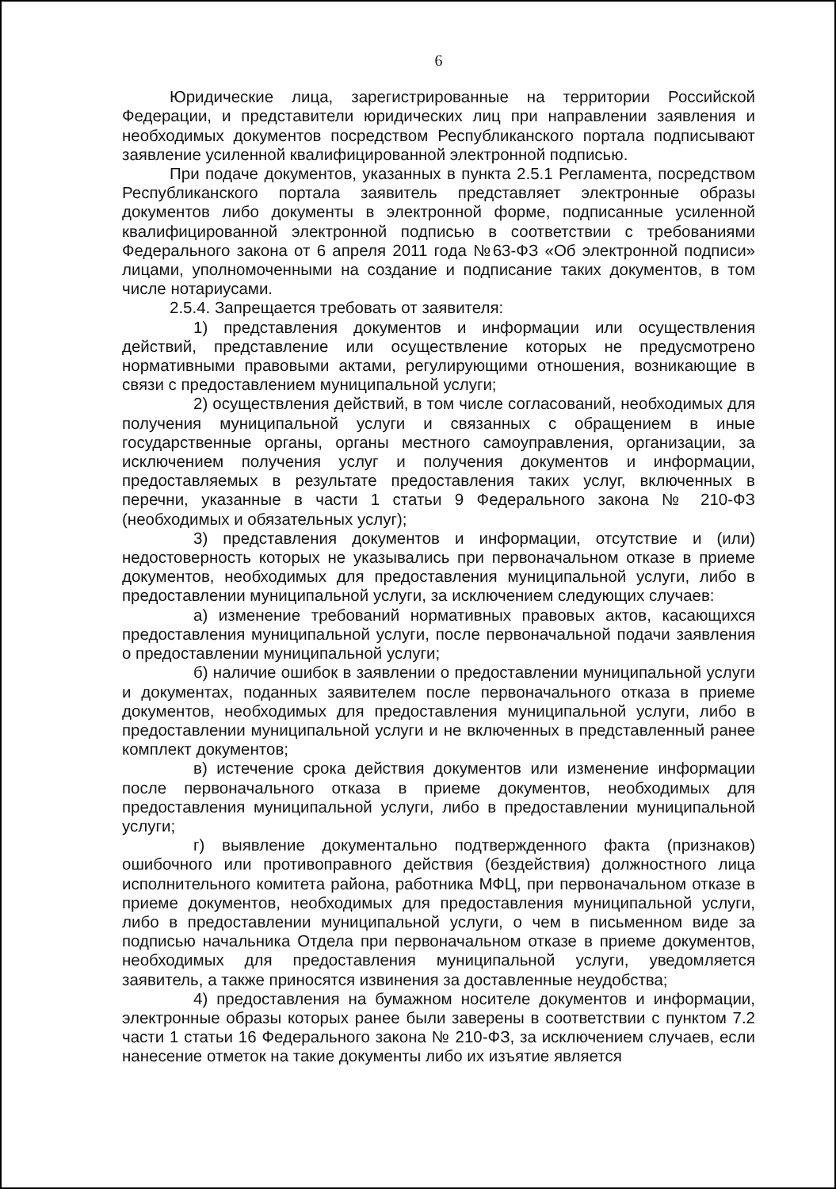6
Юридические лица, зарегистрированные на территории Российской Федерации, и представители юридических лиц при направлении заявления и необходимых документов посредством Республиканского портала подписывают заявление усиленной квалифицированной электронной подписью.
При подаче документов, указанных в пункта 2.5.1 Регламента, посредством Республиканского портала заявитель представляет электронные образы документов либо документы в электронной форме, подписанные усиленной квалифицированной электронной подписью в соответствии с требованиями Федерального закона от 6 апреля 2011 года №63-ФЗ «Об электронной подписи» лицами, уполномоченными на создание и подписание таких документов, в том числе нотариусами.
2.5.4. Запрещается требовать от заявителя:
1) представления документов и информации или осуществления действий, представление или осуществление которых не предусмотрено нормативными правовыми актами, регулирующими отношения, возникающие в связи с предоставлением муниципальной услуги;
2) осуществления действий, в том числе согласований, необходимых для получения муниципальной услуги и связанных с обращением в иные государственные органы, органы местного самоуправления, организации, за исключением получения услуг и получения документов и информации, предоставляемых в результате предоставления таких услуг, включенных в перечни, указанные в части 1 статьи 9 Федерального закона № 210-ФЗ (необходимых и обязательных услуг);
3) представления документов и информации, отсутствие и (или) недостоверность которых не указывались при первоначальном отказе в приеме документов, необходимых для предоставления муниципальной услуги, либо в предоставлении муниципальной услуги, за исключением следующих случаев:
а) изменение требований нормативных правовых актов, касающихся предоставления муниципальной услуги, после первоначальной подачи заявления о предоставлении муниципальной услуги;
б) наличие ошибок в заявлении о предоставлении муниципальной услуги и документах, поданных заявителем после первоначального отказа в приеме документов, необходимых для предоставления муниципальной услуги, либо в предоставлении муниципальной услуги и не включенных в представленный ранее комплект документов;
в) истечение срока действия документов или изменение информации после первоначального отказа в приеме документов, необходимых для предоставления муниципальной услуги, либо в предоставлении муниципальной услуги;
г) выявление документально подтвержденного факта (признаков) ошибочного или противоправного действия (бездействия) должностного лица исполнительного комитета района, работника МФЦ, при первоначальном отказе в приеме документов, необходимых для предоставления муниципальной услуги, либо в предоставлении муниципальной услуги, о чем в письменном виде за подписью начальника Отдела при первоначальном отказе в приеме документов, необходимых для предоставления муниципальной услуги, уведомляется заявитель, а также приносятся извинения за доставленные неудобства;
4) предоставления на бумажном носителе документов и информации, электронные образы которых ранее были заверены в соответствии с пунктом 7.2 части 1 статьи 16 Федерального закона № 210-ФЗ, за исключением случаев, если нанесение отметок на такие документы либо их изъятие является